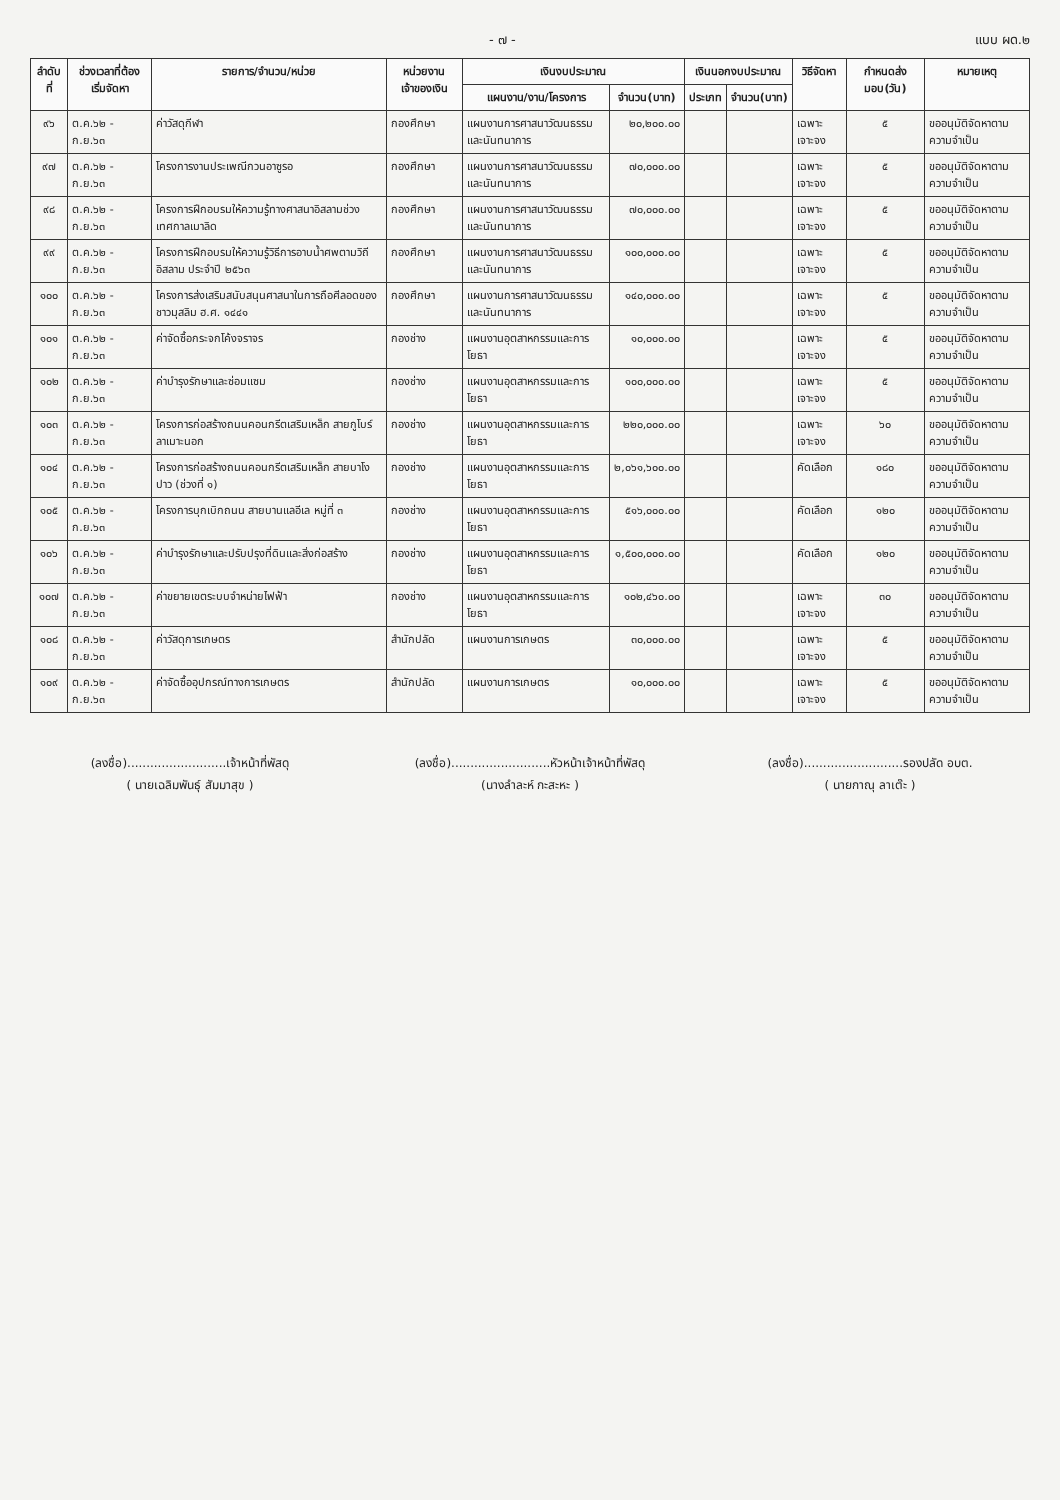- ๗ - แบบ ผด.๒
| ลำดับที่ | ช่วงเวลาที่ต้องเริ่มจัดหา | รายการ/จำนวน/หน่วย | หน่วยงานเจ้าของเงิน | เงินงบประมาณ | | เงินนอกงบประมาณ | | วิธีจัดหา | กำหนดส่งมอบ(วัน) | หมายเหตุ |
| --- | --- | --- | --- | --- | --- | --- | --- | --- | --- | --- |
| | | | | แผนงาน/งาน/โครงการ | จำนวน(บาท) | ประเภท | จำนวน(บาท) | | | |
| ๙๖ | ต.ค.๖๒ - ก.ย.๖๓ | ค่าวัสดุกีฬา | กองศึกษา | แผนงานการศาสนาวัฒนธรรมและนันทนาการ | ๒๐,๒๐๐.๐๐ | | | เฉพาะเจาะจง | ๕ | ขออนุมัติจัดหาตามความจำเป็น |
| ๙๗ | ต.ค.๖๒ - ก.ย.๖๓ | โครงการงานประเพณีกวนอาซูรอ | กองศึกษา | แผนงานการศาสนาวัฒนธรรมและนันทนาการ | ๗๐,๐๐๐.๐๐ | | | เฉพาะเจาะจง | ๕ | ขออนุมัติจัดหาตามความจำเป็น |
| ๙๘ | ต.ค.๖๒ - ก.ย.๖๓ | โครงการฝึกอบรมให้ความรู้ทางศาสนาอิสลามช่วงเทศกาลเมาลิด | กองศึกษา | แผนงานการศาสนาวัฒนธรรมและนันทนาการ | ๗๐,๐๐๐.๐๐ | | | เฉพาะเจาะจง | ๕ | ขออนุมัติจัดหาตามความจำเป็น |
| ๙๙ | ต.ค.๖๒ - ก.ย.๖๓ | โครงการฝึกอบรมให้ความรู้วิธีการอาบน้ำศพตามวิถีอิสลาม ประจำปี ๒๕๖๓ | กองศึกษา | แผนงานการศาสนาวัฒนธรรมและนันทนาการ | ๑๐๐,๐๐๐.๐๐ | | | เฉพาะเจาะจง | ๕ | ขออนุมัติจัดหาตามความจำเป็น |
| ๑๐๐ | ต.ค.๖๒ - ก.ย.๖๓ | โครงการส่งเสริมสนับสนุนศาสนาในการถือศีลอดของชาวมุสลิม ฮ.ศ. ๑๔๔๑ | กองศึกษา | แผนงานการศาสนาวัฒนธรรมและนันทนาการ | ๑๔๐,๐๐๐.๐๐ | | | เฉพาะเจาะจง | ๕ | ขออนุมัติจัดหาตามความจำเป็น |
| ๑๐๑ | ต.ค.๖๒ - ก.ย.๖๓ | ค่าจัดซื้อกระจกโค้งจราจร | กองช่าง | แผนงานอุตสาหกรรมและการโยธา | ๑๐,๐๐๐.๐๐ | | | เฉพาะเจาะจง | ๕ | ขออนุมัติจัดหาตามความจำเป็น |
| ๑๐๒ | ต.ค.๖๒ - ก.ย.๖๓ | ค่าบำรุงรักษาและซ่อมแซม | กองช่าง | แผนงานอุตสาหกรรมและการโยธา | ๑๐๐,๐๐๐.๐๐ | | | เฉพาะเจาะจง | ๕ | ขออนุมัติจัดหาตามความจำเป็น |
| ๑๐๓ | ต.ค.๖๒ - ก.ย.๖๓ | โครงการก่อสร้างถนนคอนกรีตเสริมเหล็ก สายกูโบร์ ลาเมาะนอก | กองช่าง | แผนงานอุตสาหกรรมและการโยธา | ๒๒๐,๐๐๐.๐๐ | | | เฉพาะเจาะจง | ๖๐ | ขออนุมัติจัดหาตามความจำเป็น |
| ๑๐๔ | ต.ค.๖๒ - ก.ย.๖๓ | โครงการก่อสร้างถนนคอนกรีตเสริมเหล็ก สายบาโงปาว (ช่วงที่ ๑) | กองช่าง | แผนงานอุตสาหกรรมและการโยธา | ๒,๐๖๑,๖๐๐.๐๐ | | | คัดเลือก | ๑๘๐ | ขออนุมัติจัดหาตามความจำเป็น |
| ๑๐๕ | ต.ค.๖๒ - ก.ย.๖๓ | โครงการบุกเบิกถนน สายบานแลอีเล หมู่ที่ ๓ | กองช่าง | แผนงานอุตสาหกรรมและการโยธา | ๕๑๖,๐๐๐.๐๐ | | | คัดเลือก | ๑๒๐ | ขออนุมัติจัดหาตามความจำเป็น |
| ๑๐๖ | ต.ค.๖๒ - ก.ย.๖๓ | ค่าบำรุงรักษาและปรับปรุงที่ดินและสิ่งก่อสร้าง | กองช่าง | แผนงานอุตสาหกรรมและการโยธา | ๑,๕๐๐,๐๐๐.๐๐ | | | คัดเลือก | ๑๒๐ | ขออนุมัติจัดหาตามความจำเป็น |
| ๑๐๗ | ต.ค.๖๒ - ก.ย.๖๓ | ค่าขยายเขตระบบจำหน่ายไฟฟ้า | กองช่าง | แผนงานอุตสาหกรรมและการโยธา | ๑๐๒,๔๖๐.๐๐ | | | เฉพาะเจาะจง | ๓๐ | ขออนุมัติจัดหาตามความจำเป็น |
| ๑๐๘ | ต.ค.๖๒ - ก.ย.๖๓ | ค่าวัสดุการเกษตร | สำนักปลัด | แผนงานการเกษตร | ๓๐,๐๐๐.๐๐ | | | เฉพาะเจาะจง | ๕ | ขออนุมัติจัดหาตามความจำเป็น |
| ๑๐๙ | ต.ค.๖๒ - ก.ย.๖๓ | ค่าจัดซื้ออุปกรณ์ทางการเกษตร | สำนักปลัด | แผนงานการเกษตร | ๑๐,๐๐๐.๐๐ | | | เฉพาะเจาะจง | ๕ | ขออนุมัติจัดหาตามความจำเป็น |
(ลงชื่อ)..........................เจ้าหน้าที่พัสดุ
( นายเฉลิมพันธุ์ สัมมาสุข )
(ลงชื่อ)..........................หัวหน้าเจ้าหน้าที่พัสดุ
(นางลำละห์ กะสะหะ )
(ลงชื่อ)..........................รองปลัด อบต.
( นายกาณุ ลาเต๊ะ )